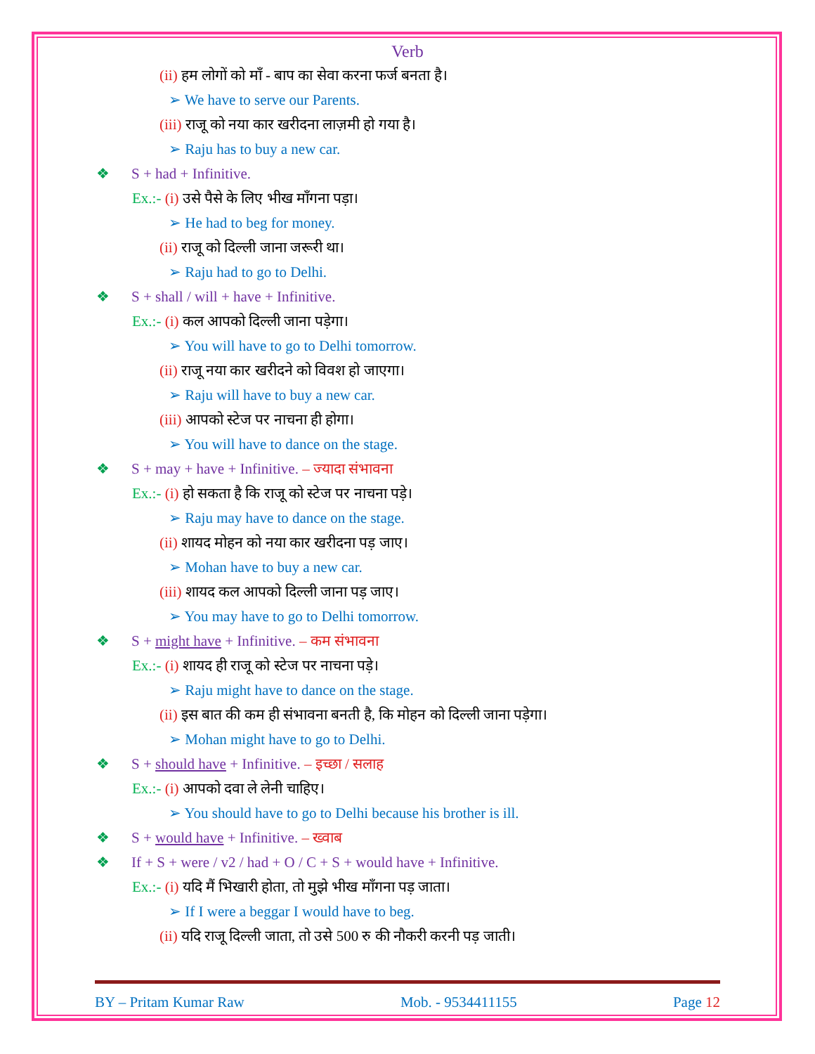Verb
(ii) हम लोगों को माँ - बाप का सेवा करना फर्ज बनता है।
➢ We have to serve our Parents.
(iii) राजू को नया कार खरीदना लाज़मी हो गया है।
➢ Raju has to buy a new car.
❖ S + had + Infinitive.
Ex.:- (i) उसे पैसे के लिए भीख माँगना पड़ा।
➢ He had to beg for money.
(ii) राजू को दिल्ली जाना जरूरी था।
➢ Raju had to go to Delhi.
❖ S + shall / will + have + Infinitive.
Ex.:- (i) कल आपको दिल्ली जाना पड़ेगा।
➢ You will have to go to Delhi tomorrow.
(ii) राजू नया कार खरीदने को विवश हो जाएगा।
➢ Raju will have to buy a new car.
(iii) आपको स्टेज पर नाचना ही होगा।
➢ You will have to dance on the stage.
❖ S + may + have + Infinitive. – ज्यादा संभावना
Ex.:- (i) हो सकता है कि राजू को स्टेज पर नाचना पड़े।
➢ Raju may have to dance on the stage.
(ii) शायद मोहन को नया कार खरीदना पड़ जाए।
➢ Mohan have to buy a new car.
(iii) शायद कल आपको दिल्ली जाना पड़ जाए।
➢ You may have to go to Delhi tomorrow.
❖ S + might have + Infinitive. – कम संभावना
Ex.:- (i) शायद ही राजू को स्टेज पर नाचना पड़े।
➢ Raju might have to dance on the stage.
(ii) इस बात की कम ही संभावना बनती है, कि मोहन को दिल्ली जाना पड़ेगा।
➢ Mohan might have to go to Delhi.
❖ S + should have + Infinitive. – इच्छा / सलाह
Ex.:- (i) आपको दवा ले लेनी चाहिए।
➢ You should have to go to Delhi because his brother is ill.
❖ S + would have + Infinitive. – ख्वाब
❖ If + S + were / v2 / had + O / C + S + would have + Infinitive.
Ex.:- (i) यदि मैं भिखारी होता, तो मुझे भीख माँगना पड़ जाता।
➢ If I were a beggar I would have to beg.
(ii) यदि राजू दिल्ली जाता, तो उसे 500 रु की नौकरी करनी पड़ जाती।
BY – Pritam Kumar Raw Mob. - 9534411155 Page 12